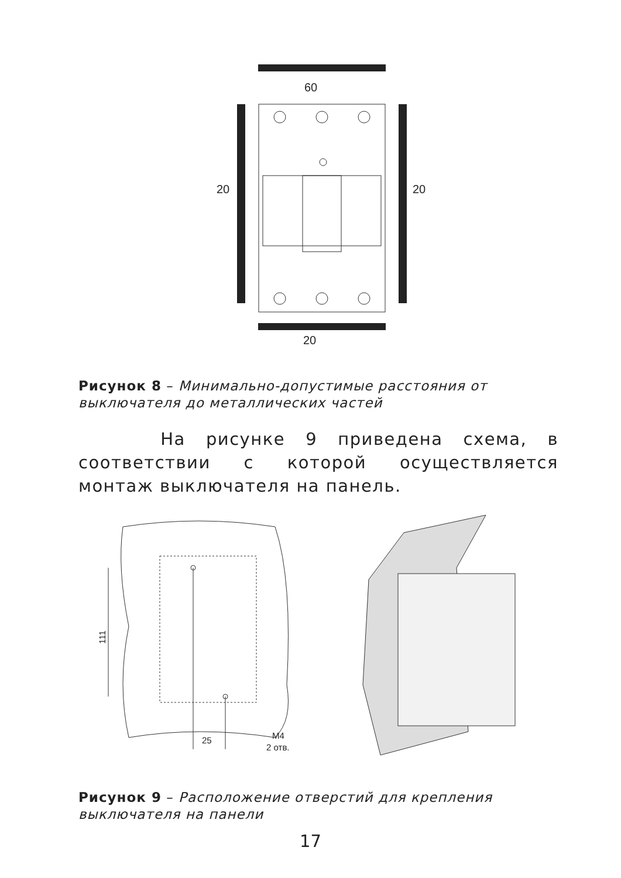60
20
20
20
Рисунок 8 – Минимально-допустимые расстояния от выключателя до металлических частей
На рисунке 9 приведена схема, в соответствии с которой осуществляется монтаж выключателя на панель.
111
25
M4
2 отв.
Рисунок 9 – Расположение отверстий для крепления выключателя на панели
17